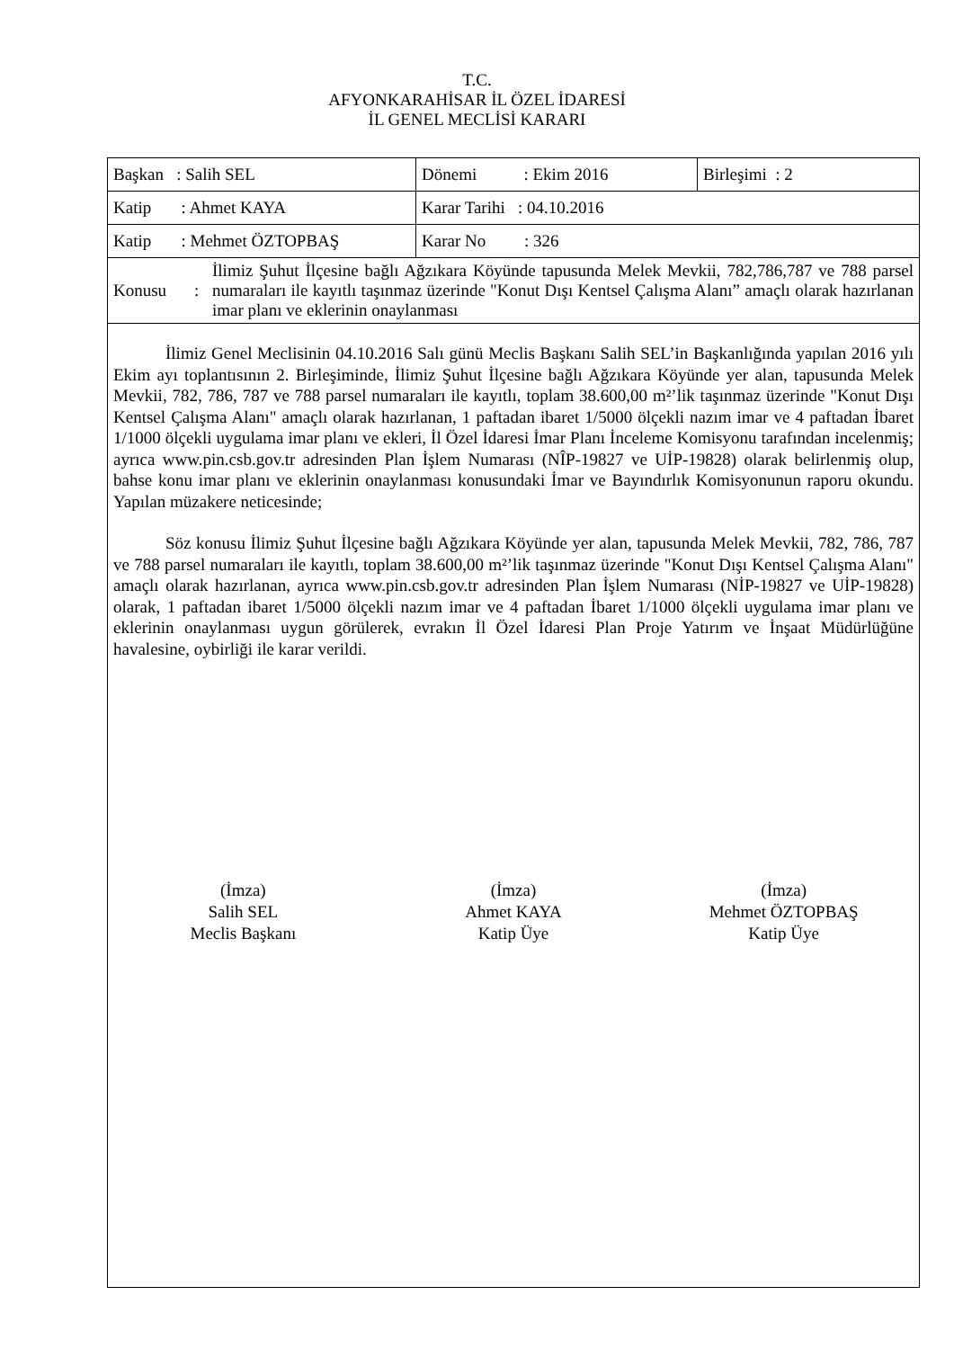T.C.
AFYONKARAHİSAR İL ÖZEL İDARESİ
İL GENEL MECLİSİ KARARI
| Başkan : Salih SEL | Dönemi : Ekim 2016 | Birleşimi : 2 |
| Katip : Ahmet KAYA | Karar Tarihi : 04.10.2016 | |
| Katip : Mehmet ÖZTOPBAŞ | Karar No : 326 | |
| Konusu : İlimiz Şuhut İlçesine bağlı Ağzıkara Köyünde tapusunda Melek Mevkii, 782,786,787 ve 788 parsel numaraları ile kayıtlı taşınmaz üzerinde "Konut Dışı Kentsel Çalışma Alanı” amaçlı olarak hazırlanan imar planı ve eklerinin onaylanması | | |
İlimiz Genel Meclisinin 04.10.2016 Salı günü Meclis Başkanı Salih SEL’in Başkanlığında yapılan 2016 yılı Ekim ayı toplantısının 2. Birleşiminde, İlimiz Şuhut İlçesine bağlı Ağzıkara Köyünde yer alan, tapusunda Melek Mevkii, 782, 786, 787 ve 788 parsel numaraları ile kayıtlı, toplam 38.600,00 m²’lik taşınmaz üzerinde "Konut Dışı Kentsel Çalışma Alanı" amaçlı olarak hazırlanan, 1 paftadan ibaret 1/5000 ölçekli nazım imar ve 4 paftadan İbaret 1/1000 ölçekli uygulama imar planı ve ekleri, İl Özel İdaresi İmar Planı İnceleme Komisyonu tarafından incelenmiş; ayrıca www.pin.csb.gov.tr adresinden Plan İşlem Numarası (NÎP-19827 ve UİP-19828) olarak belirlenmiş olup, bahse konu imar planı ve eklerinin onaylanması konusundaki İmar ve Bayındırlık Komisyonunun raporu okundu. Yapılan müzakere neticesinde;
Söz konusu İlimiz Şuhut İlçesine bağlı Ağzıkara Köyünde yer alan, tapusunda Melek Mevkii, 782, 786, 787 ve 788 parsel numaraları ile kayıtlı, toplam 38.600,00 m²’lik taşınmaz üzerinde "Konut Dışı Kentsel Çalışma Alanı" amaçlı olarak hazırlanan, ayrıca www.pin.csb.gov.tr adresinden Plan İşlem Numarası (NİP-19827 ve UİP-19828) olarak, 1 paftadan ibaret 1/5000 ölçekli nazım imar ve 4 paftadan İbaret 1/1000 ölçekli uygulama imar planı ve eklerinin onaylanması uygun görülerek, evrakın İl Özel İdaresi Plan Proje Yatırım ve İnşaat Müdürlüğüne havalesine, oybirliği ile karar verildi.
(İmza)
Salih SEL
Meclis Başkanı
(İmza)
Ahmet KAYA
Katip Üye
(İmza)
Mehmet ÖZTOPBAŞ
Katip Üye